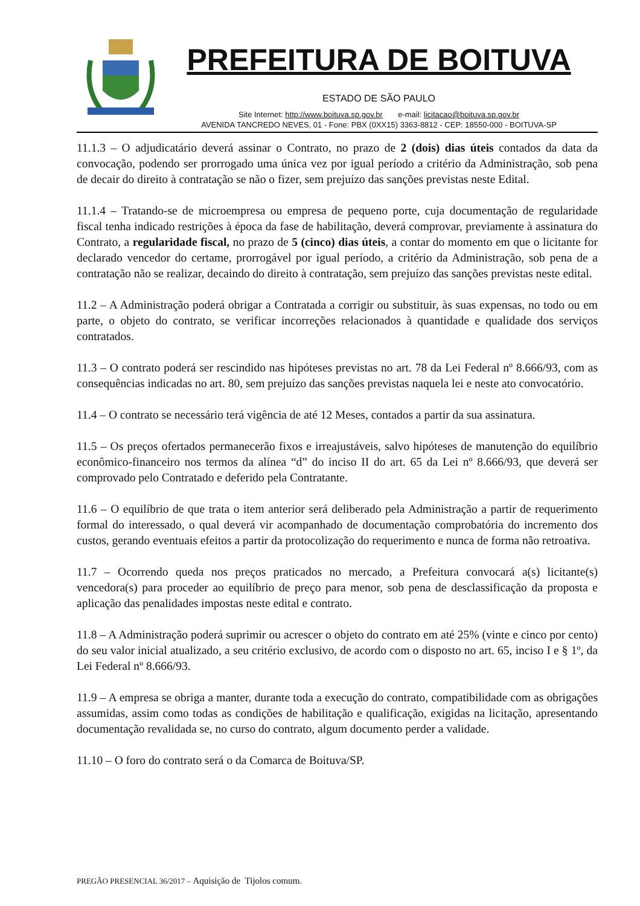PREFEITURA DE BOITUVA
ESTADO DE SÃO PAULO
Site Internet: http://www.boituva.sp.gov.br e-mail: licitacao@boituva.sp.gov.br
AVENIDA TANCREDO NEVES, 01 - Fone: PBX (0XX15) 3363-8812 - CEP: 18550-000 - BOITUVA-SP
11.1.3 – O adjudicatário deverá assinar o Contrato, no prazo de 2 (dois) dias úteis contados da data da convocação, podendo ser prorrogado uma única vez por igual período a critério da Administração, sob pena de decair do direito à contratação se não o fizer, sem prejuízo das sanções previstas neste Edital.
11.1.4 – Tratando-se de microempresa ou empresa de pequeno porte, cuja documentação de regularidade fiscal tenha indicado restrições à época da fase de habilitação, deverá comprovar, previamente à assinatura do Contrato, a regularidade fiscal, no prazo de 5 (cinco) dias úteis, a contar do momento em que o licitante for declarado vencedor do certame, prorrogável por igual período, a critério da Administração, sob pena de a contratação não se realizar, decaindo do direito à contratação, sem prejuízo das sanções previstas neste edital.
11.2 – A Administração poderá obrigar a Contratada a corrigir ou substituir, às suas expensas, no todo ou em parte, o objeto do contrato, se verificar incorreções relacionados à quantidade e qualidade dos serviços contratados.
11.3 – O contrato poderá ser rescindido nas hipóteses previstas no art. 78 da Lei Federal nº 8.666/93, com as consequências indicadas no art. 80, sem prejuízo das sanções previstas naquela lei e neste ato convocatório.
11.4 – O contrato se necessário terá vigência de até 12 Meses, contados a partir da sua assinatura.
11.5 – Os preços ofertados permanecerão fixos e irreajustáveis, salvo hipóteses de manutenção do equilíbrio econômico-financeiro nos termos da alínea “d” do inciso II do art. 65 da Lei nº 8.666/93, que deverá ser comprovado pelo Contratado e deferido pela Contratante.
11.6 – O equilíbrio de que trata o item anterior será deliberado pela Administração a partir de requerimento formal do interessado, o qual deverá vir acompanhado de documentação comprobatória do incremento dos custos, gerando eventuais efeitos a partir da protocolização do requerimento e nunca de forma não retroativa.
11.7 – Ocorrendo queda nos preços praticados no mercado, a Prefeitura convocará a(s) licitante(s) vencedora(s) para proceder ao equilíbrio de preço para menor, sob pena de desclassificação da proposta e aplicação das penalidades impostas neste edital e contrato.
11.8 – A Administração poderá suprimir ou acrescer o objeto do contrato em até 25% (vinte e cinco por cento) do seu valor inicial atualizado, a seu critério exclusivo, de acordo com o disposto no art. 65, inciso I e § 1º, da Lei Federal nº 8.666/93.
11.9 – A empresa se obriga a manter, durante toda a execução do contrato, compatibilidade com as obrigações assumidas, assim como todas as condições de habilitação e qualificação, exigidas na licitação, apresentando documentação revalidada se, no curso do contrato, algum documento perder a validade.
11.10 – O foro do contrato será o da Comarca de Boituva/SP.
PREGÃO PRESENCIAL 36/2017 – Aquisição de Tijolos comum.